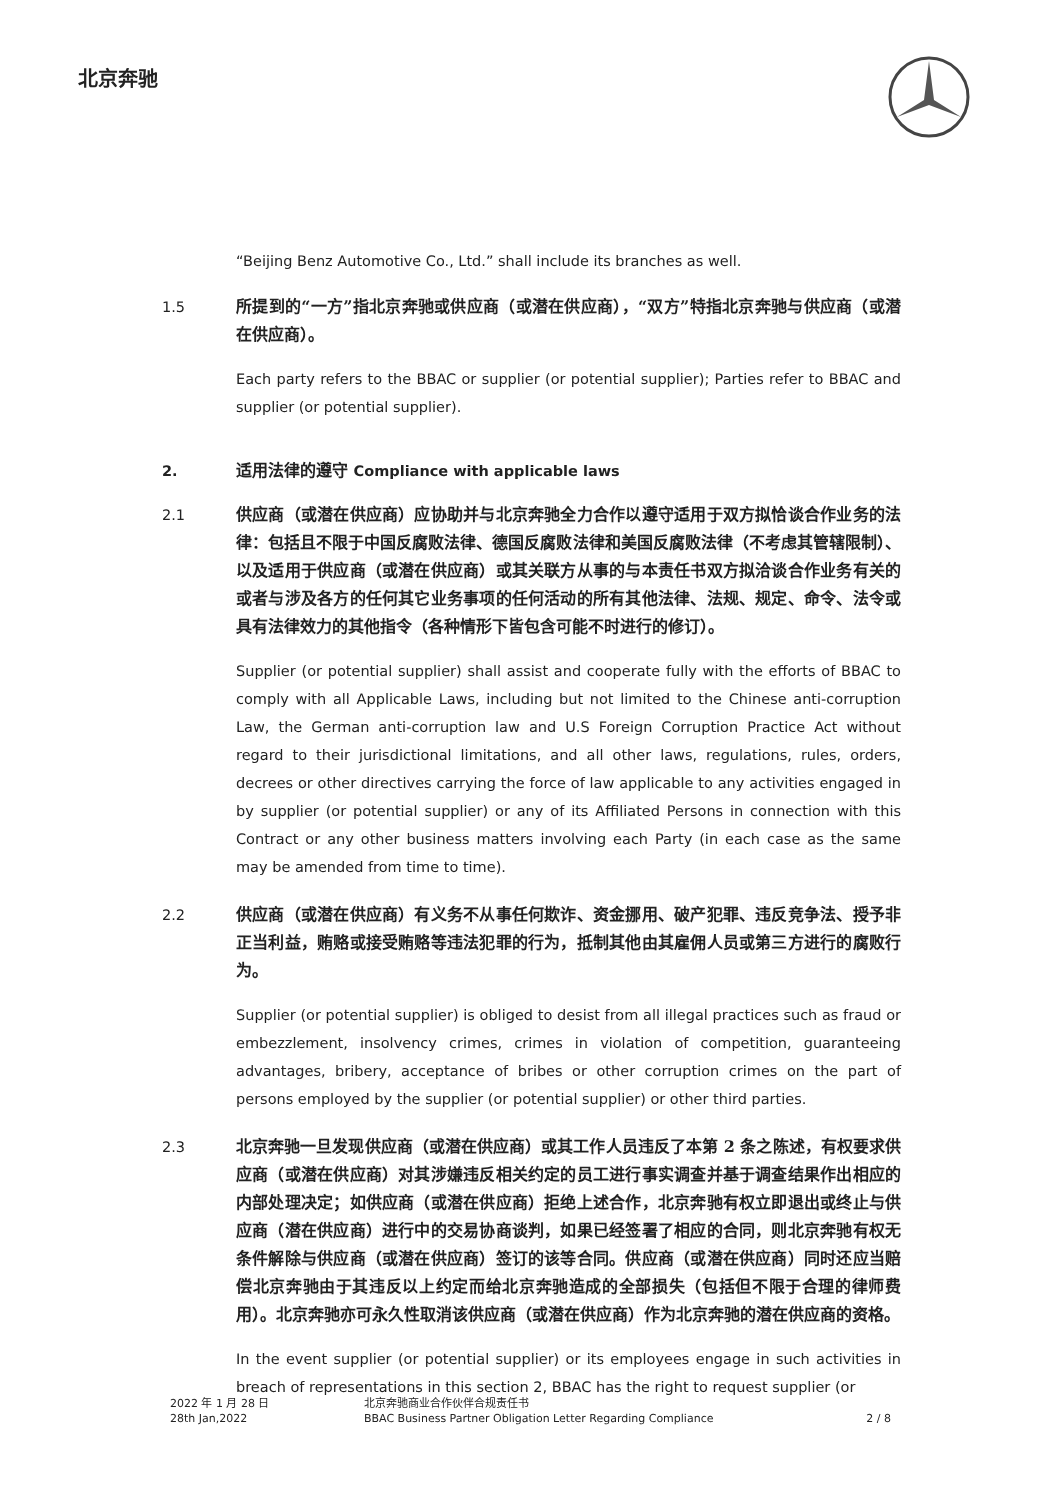北京奔驰
“Beijing Benz Automotive Co., Ltd.” shall include its branches as well.
1.5 所提到的“一方”指北京奔驰或供应商（或潜在供应商），“双方”特指北京奔驰与供应商（或潜在供应商）。
Each party refers to the BBAC or supplier (or potential supplier); Parties refer to BBAC and supplier (or potential supplier).
2. 适用法律的遵守 Compliance with applicable laws
2.1 供应商（或潜在供应商）应协助并与北京奔驰全力合作以遵守适用于双方拟恰谈合作业务的法律：包括且不限于中国反腐败法律、德国反腐败法律和美国反腐败法律（不考虑其管辖限制）、以及适用于供应商（或潜在供应商）或其关联方从事的与本责任书双方拟洽谈合作业务有关的或者与涉及各方的任何其它业务事项的任何活动的所有其他法律、法规、规定、命令、法令或具有法律效力的其他指令（各种情形下皆包含可能不时进行的修订）。
Supplier (or potential supplier) shall assist and cooperate fully with the efforts of BBAC to comply with all Applicable Laws, including but not limited to the Chinese anti-corruption Law, the German anti-corruption law and U.S Foreign Corruption Practice Act without regard to their jurisdictional limitations, and all other laws, regulations, rules, orders, decrees or other directives carrying the force of law applicable to any activities engaged in by supplier (or potential supplier) or any of its Affiliated Persons in connection with this Contract or any other business matters involving each Party (in each case as the same may be amended from time to time).
2.2 供应商（或潜在供应商）有义务不从事任何欺诈、资金挪用、破产犯罪、违反竞争法、授予非正当利益，贿赂或接受贿赂等违法犯罪的行为，抵制其他由其雇佣人员或第三方进行的腐败行为。
Supplier (or potential supplier) is obliged to desist from all illegal practices such as fraud or embezzlement, insolvency crimes, crimes in violation of competition, guaranteeing advantages, bribery, acceptance of bribes or other corruption crimes on the part of persons employed by the supplier (or potential supplier) or other third parties.
2.3 北京奔驰一旦发现供应商（或潜在供应商）或其工作人员违反了本第 2 条之陈述，有权要求供应商（或潜在供应商）对其涉嫌违反相关约定的员工进行事实调查并基于调查结果作出相应的内部处理决定；如供应商（或潜在供应商）拒绝上述合作，北京奔驰有权立即退出或终止与供应商（潜在供应商）进行中的交易协商谈判，如果已经签署了相应的合同，则北京奔驰有权无条件解除与供应商（或潜在供应商）签订的该等合同。供应商（或潜在供应商）同时还应当赔偿北京奔驰由于其违反以上约定而给北京奔驰造成的全部损失（包括但不限于合理的律师费用）。北京奔驰亦可永久性取消该供应商（或潜在供应商）作为北京奔驰的潜在供应商的资格。
In the event supplier (or potential supplier) or its employees engage in such activities in breach of representations in this section 2, BBAC has the right to request supplier (or
2022 年 1 月 28 日
28th Jan,2022
北京奔驰商业合作伙伴合规责任书
BBAC Business Partner Obligation Letter Regarding Compliance
2 / 8